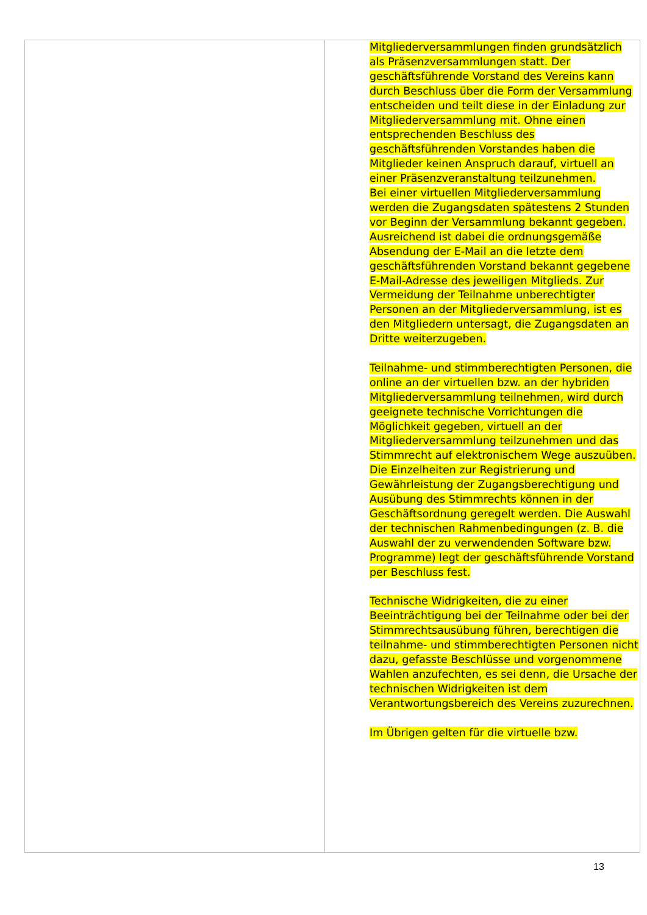| | Mitgliederversammlungen finden grundsätzlich als Präsenzversammlungen statt. Der geschäftsführende Vorstand des Vereins kann durch Beschluss über die Form der Versammlung entscheiden und teilt diese in der Einladung zur Mitgliederversammlung mit. Ohne einen entsprechenden Beschluss des geschäftsführenden Vorstandes haben die Mitglieder keinen Anspruch darauf, virtuell an einer Präsenzveranstaltung teilzunehmen. Bei einer virtuellen Mitgliederversammlung werden die Zugangsdaten spätestens 2 Stunden vor Beginn der Versammlung bekannt gegeben. Ausreichend ist dabei die ordnungsgemäße Absendung der E-Mail an die letzte dem geschäftsführenden Vorstand bekannt gegebene E-Mail-Adresse des jeweiligen Mitglieds. Zur Vermeidung der Teilnahme unberechtigter Personen an der Mitgliederversammlung, ist es den Mitgliedern untersagt, die Zugangsdaten an Dritte weiterzugeben. Teilnahme- und stimmberechtigten Personen, die online an der virtuellen bzw. an der hybriden Mitgliederversammlung teilnehmen, wird durch geeignete technische Vorrichtungen die Möglichkeit gegeben, virtuell an der Mitgliederversammlung teilzunehmen und das Stimmrecht auf elektronischem Wege auszuüben. Die Einzelheiten zur Registrierung und Gewährleistung der Zugangsberechtigung und Ausübung des Stimmrechts können in der Geschäftsordnung geregelt werden. Die Auswahl der technischen Rahmenbedingungen (z. B. die Auswahl der zu verwendenden Software bzw. Programme) legt der geschäftsführende Vorstand per Beschluss fest. Technische Widrigkeiten, die zu einer Beeinträchtigung bei der Teilnahme oder bei der Stimmrechtsausübung führen, berechtigen die teilnahme- und stimmberechtigten Personen nicht dazu, gefasste Beschlüsse und vorgenommene Wahlen anzufechten, es sei denn, die Ursache der technischen Widrigkeiten ist dem Verantwortungsbereich des Vereins zuzurechnen. Im Übrigen gelten für die virtuelle bzw. |
13